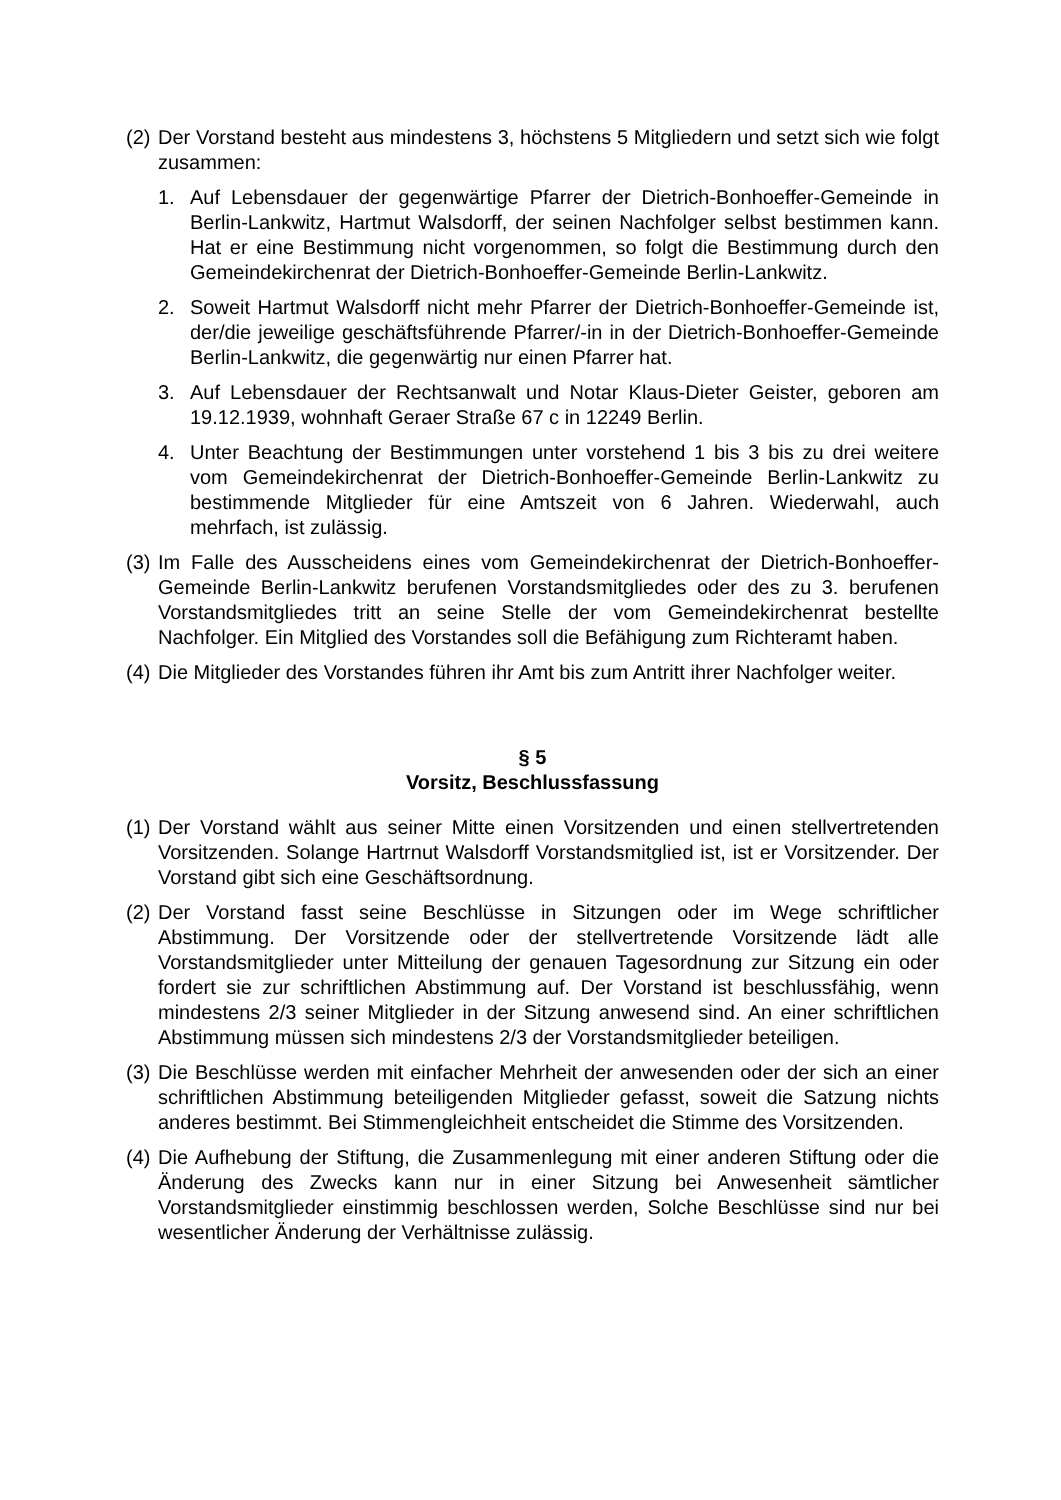(2) Der Vorstand besteht aus mindestens 3, höchstens 5 Mitgliedern und setzt sich wie folgt zusammen:
1. Auf Lebensdauer der gegenwärtige Pfarrer der Dietrich-Bonhoeffer-Gemeinde in Berlin-Lankwitz, Hartmut Walsdorff, der seinen Nachfolger selbst bestimmen kann. Hat er eine Bestimmung nicht vorgenommen, so folgt die Bestimmung durch den Gemeindekirchenrat der Dietrich-Bonhoeffer-Gemeinde Berlin-Lankwitz.
2. Soweit Hartmut Walsdorff nicht mehr Pfarrer der Dietrich-Bonhoeffer-Gemeinde ist, der/die jeweilige geschäftsführende Pfarrer/-in in der Dietrich-Bonhoeffer-Gemeinde Berlin-Lankwitz, die gegenwärtig nur einen Pfarrer hat.
3. Auf Lebensdauer der Rechtsanwalt und Notar Klaus-Dieter Geister, geboren am 19.12.1939, wohnhaft Geraer Straße 67 c in 12249 Berlin.
4. Unter Beachtung der Bestimmungen unter vorstehend 1 bis 3 bis zu drei weitere vom Gemeindekirchenrat der Dietrich-Bonhoeffer-Gemeinde Berlin-Lankwitz zu bestimmende Mitglieder für eine Amtszeit von 6 Jahren. Wiederwahl, auch mehrfach, ist zulässig.
(3) Im Falle des Ausscheidens eines vom Gemeindekirchenrat der Dietrich-Bonhoeffer-Gemeinde Berlin-Lankwitz berufenen Vorstandsmitgliedes oder des zu 3. berufenen Vorstandsmitgliedes tritt an seine Stelle der vom Gemeindekirchenrat bestellte Nachfolger. Ein Mitglied des Vorstandes soll die Befähigung zum Richteramt haben.
(4) Die Mitglieder des Vorstandes führen ihr Amt bis zum Antritt ihrer Nachfolger weiter.
§ 5
Vorsitz, Beschlussfassung
(1) Der Vorstand wählt aus seiner Mitte einen Vorsitzenden und einen stellvertretenden Vorsitzenden. Solange Hartrnut Walsdorff Vorstandsmitglied ist, ist er Vorsitzender. Der Vorstand gibt sich eine Geschäftsordnung.
(2) Der Vorstand fasst seine Beschlüsse in Sitzungen oder im Wege schriftlicher Abstimmung. Der Vorsitzende oder der stellvertretende Vorsitzende lädt alle Vorstandsmitglieder unter Mitteilung der genauen Tagesordnung zur Sitzung ein oder fordert sie zur schriftlichen Abstimmung auf. Der Vorstand ist beschlussfähig, wenn mindestens 2/3 seiner Mitglieder in der Sitzung anwesend sind. An einer schriftlichen Abstimmung müssen sich mindestens 2/3 der Vorstandsmitglieder beteiligen.
(3) Die Beschlüsse werden mit einfacher Mehrheit der anwesenden oder der sich an einer schriftlichen Abstimmung beteiligenden Mitglieder gefasst, soweit die Satzung nichts anderes bestimmt. Bei Stimmengleichheit entscheidet die Stimme des Vorsitzenden.
(4) Die Aufhebung der Stiftung, die Zusammenlegung mit einer anderen Stiftung oder die Änderung des Zwecks kann nur in einer Sitzung bei Anwesenheit sämtlicher Vorstandsmitglieder einstimmig beschlossen werden, Solche Beschlüsse sind nur bei wesentlicher Änderung der Verhältnisse zulässig.